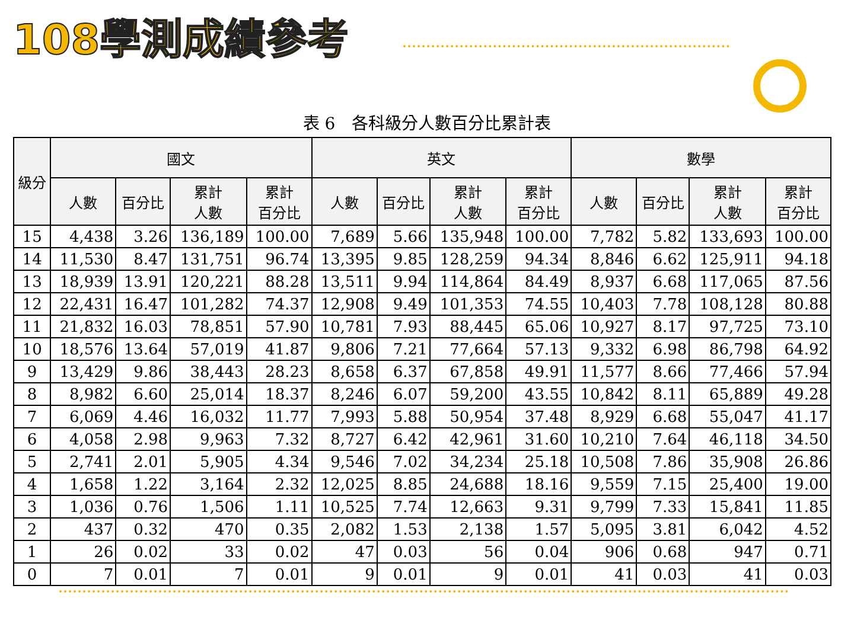108學測成績參考
表 6　各科級分人數百分比累計表
| 級分 | 國文 | | | | 英文 | | | | 數學 | | | |
| --- | --- | --- | --- | --- | --- | --- | --- | --- | --- | --- | --- | --- |
| | 人數 | 百分比 | 累計 人數 | 累計 百分比 | 人數 | 百分比 | 累計 人數 | 累計 百分比 | 人數 | 百分比 | 累計 人數 | 累計 百分比 |
| 15 | 4,438 | 3.26 | 136,189 | 100.00 | 7,689 | 5.66 | 135,948 | 100.00 | 7,782 | 5.82 | 133,693 | 100.00 |
| 14 | 11,530 | 8.47 | 131,751 | 96.74 | 13,395 | 9.85 | 128,259 | 94.34 | 8,846 | 6.62 | 125,911 | 94.18 |
| 13 | 18,939 | 13.91 | 120,221 | 88.28 | 13,511 | 9.94 | 114,864 | 84.49 | 8,937 | 6.68 | 117,065 | 87.56 |
| 12 | 22,431 | 16.47 | 101,282 | 74.37 | 12,908 | 9.49 | 101,353 | 74.55 | 10,403 | 7.78 | 108,128 | 80.88 |
| 11 | 21,832 | 16.03 | 78,851 | 57.90 | 10,781 | 7.93 | 88,445 | 65.06 | 10,927 | 8.17 | 97,725 | 73.10 |
| 10 | 18,576 | 13.64 | 57,019 | 41.87 | 9,806 | 7.21 | 77,664 | 57.13 | 9,332 | 6.98 | 86,798 | 64.92 |
| 9 | 13,429 | 9.86 | 38,443 | 28.23 | 8,658 | 6.37 | 67,858 | 49.91 | 11,577 | 8.66 | 77,466 | 57.94 |
| 8 | 8,982 | 6.60 | 25,014 | 18.37 | 8,246 | 6.07 | 59,200 | 43.55 | 10,842 | 8.11 | 65,889 | 49.28 |
| 7 | 6,069 | 4.46 | 16,032 | 11.77 | 7,993 | 5.88 | 50,954 | 37.48 | 8,929 | 6.68 | 55,047 | 41.17 |
| 6 | 4,058 | 2.98 | 9,963 | 7.32 | 8,727 | 6.42 | 42,961 | 31.60 | 10,210 | 7.64 | 46,118 | 34.50 |
| 5 | 2,741 | 2.01 | 5,905 | 4.34 | 9,546 | 7.02 | 34,234 | 25.18 | 10,508 | 7.86 | 35,908 | 26.86 |
| 4 | 1,658 | 1.22 | 3,164 | 2.32 | 12,025 | 8.85 | 24,688 | 18.16 | 9,559 | 7.15 | 25,400 | 19.00 |
| 3 | 1,036 | 0.76 | 1,506 | 1.11 | 10,525 | 7.74 | 12,663 | 9.31 | 9,799 | 7.33 | 15,841 | 11.85 |
| 2 | 437 | 0.32 | 470 | 0.35 | 2,082 | 1.53 | 2,138 | 1.57 | 5,095 | 3.81 | 6,042 | 4.52 |
| 1 | 26 | 0.02 | 33 | 0.02 | 47 | 0.03 | 56 | 0.04 | 906 | 0.68 | 947 | 0.71 |
| 0 | 7 | 0.01 | 7 | 0.01 | 9 | 0.01 | 9 | 0.01 | 41 | 0.03 | 41 | 0.03 |